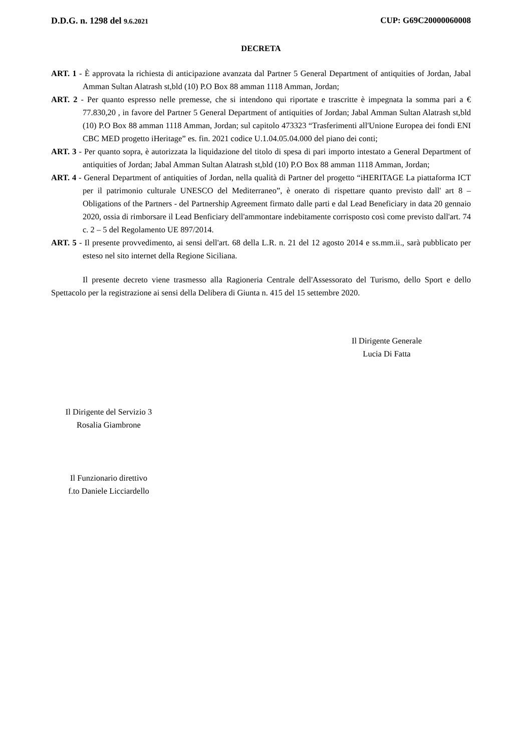D.D.G. n. 1298 del 9.6.2021 CUP: G69C20000060008
DECRETA
ART. 1 - È approvata la richiesta di anticipazione avanzata dal Partner 5 General Department of antiquities of Jordan, Jabal Amman Sultan Alatrash st,bld (10) P.O Box 88 amman 1118 Amman, Jordan;
ART. 2 - Per quanto espresso nelle premesse, che si intendono qui riportate e trascritte è impegnata la somma pari a € 77.830,20 , in favore del Partner 5 General Department of antiquities of Jordan; Jabal Amman Sultan Alatrash st,bld (10) P.O Box 88 amman 1118 Amman, Jordan; sul capitolo 473323 “Trasferimenti all'Unione Europea dei fondi ENI CBC MED progetto iHeritage” es. fin. 2021 codice U.1.04.05.04.000 del piano dei conti;
ART. 3 - Per quanto sopra, è autorizzata la liquidazione del titolo di spesa di pari importo intestato a General Department of antiquities of Jordan; Jabal Amman Sultan Alatrash st,bld (10) P.O Box 88 amman 1118 Amman, Jordan;
ART. 4 - General Department of antiquities of Jordan, nella qualità di Partner del progetto “iHERITAGE La piattaforma ICT per il patrimonio culturale UNESCO del Mediterraneo”, è onerato di rispettare quanto previsto dall' art 8 – Obligations of the Partners - del Partnership Agreement firmato dalle parti e dal Lead Beneficiary in data 20 gennaio 2020, ossia di rimborsare il Lead Benficiary dell'ammontare indebitamente corrisposto così come previsto dall'art. 74 c. 2 – 5 del Regolamento UE 897/2014.
ART. 5 - Il presente provvedimento, ai sensi dell'art. 68 della L.R. n. 21 del 12 agosto 2014 e ss.mm.ii., sarà pubblicato per esteso nel sito internet della Regione Siciliana.
Il presente decreto viene trasmesso alla Ragioneria Centrale dell'Assessorato del Turismo, dello Sport e dello Spettacolo per la registrazione ai sensi della Delibera di Giunta n. 415 del 15 settembre 2020.
Il Dirigente Generale
Lucia Di Fatta
Il Dirigente del Servizio 3
Rosalia Giambrone
Il Funzionario direttivo
f.to Daniele Licciardello